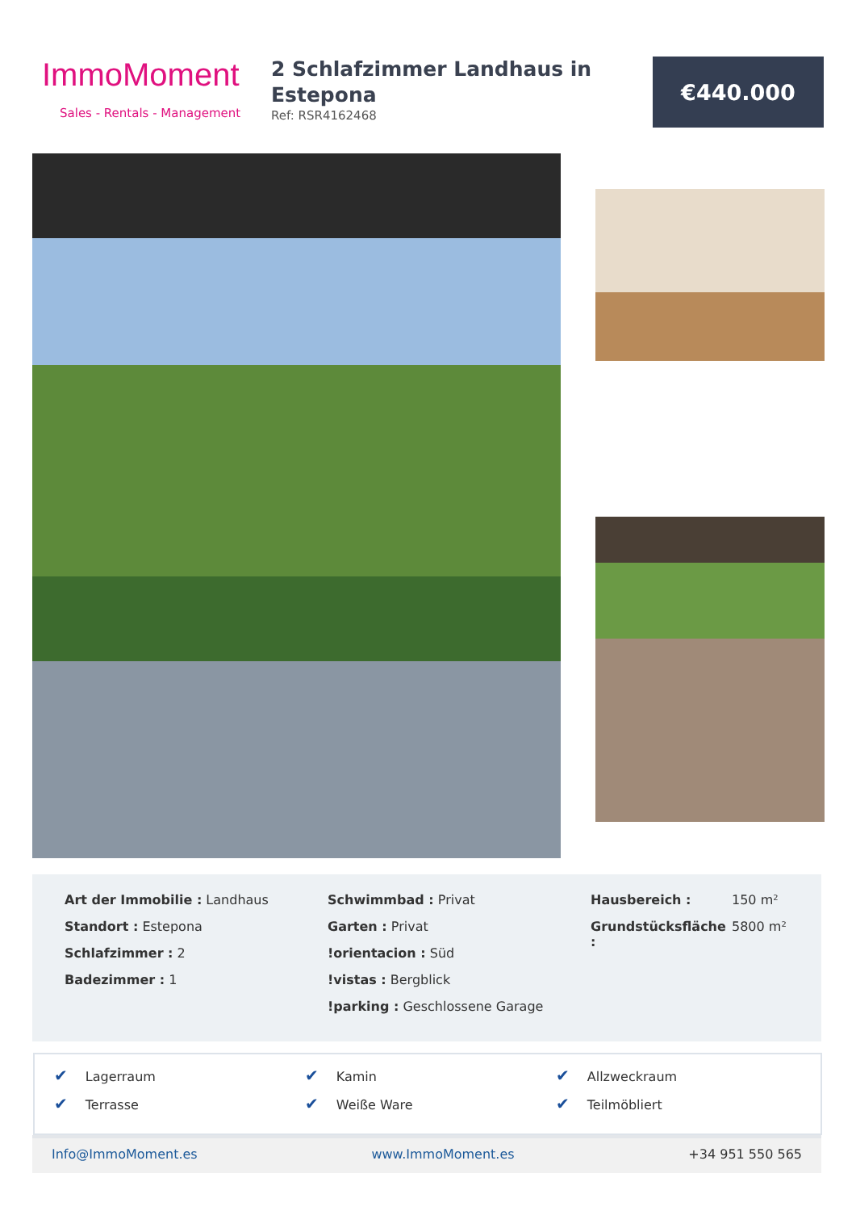ImmoMoment
Sales - Rentals - Management
2 Schlafzimmer Landhaus in Estepona
Ref: RSR4162468
€440.000
Art der Immobilie : Landhaus
Standort : Estepona
Schlafzimmer : 2
Badezimmer : 1
Schwimmbad : Privat
Garten : Privat
!orientacion : Süd
!vistas : Bergblick
!parking : Geschlossene Garage
| Hausbereich : | 150 m² |
| Grundstücksfläche : | 5800 m² |
✔ Lagerraum
✔ Kamin
✔ Allzweckraum
✔ Terrasse
✔ Weiße Ware
✔ Teilmöbliert
Info@ImmoMoment.es www.ImmoMoment.es +34 951 550 565